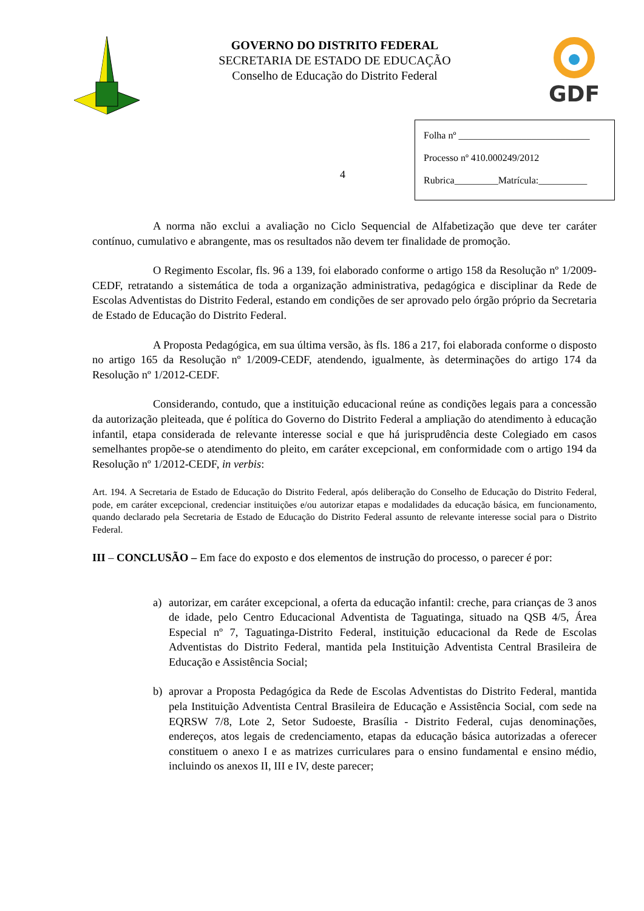GOVERNO DO DISTRITO FEDERAL
SECRETARIA DE ESTADO DE EDUCAÇÃO
Conselho de Educação do Distrito Federal
GDF
4
Folha nº ___________________________
Processo nº 410.000249/2012
Rubrica_________Matrícula:__________
A norma não exclui a avaliação no Ciclo Sequencial de Alfabetização que deve ter caráter contínuo, cumulativo e abrangente, mas os resultados não devem ter finalidade de promoção.
O Regimento Escolar, fls. 96 a 139, foi elaborado conforme o artigo 158 da Resolução nº 1/2009-CEDF, retratando a sistemática de toda a organização administrativa, pedagógica e disciplinar da Rede de Escolas Adventistas do Distrito Federal, estando em condições de ser aprovado pelo órgão próprio da Secretaria de Estado de Educação do Distrito Federal.
A Proposta Pedagógica, em sua última versão, às fls. 186 a 217, foi elaborada conforme o disposto no artigo 165 da Resolução nº 1/2009-CEDF, atendendo, igualmente, às determinações do artigo 174 da Resolução nº 1/2012-CEDF.
Considerando, contudo, que a instituição educacional reúne as condições legais para a concessão da autorização pleiteada, que é política do Governo do Distrito Federal a ampliação do atendimento à educação infantil, etapa considerada de relevante interesse social e que há jurisprudência deste Colegiado em casos semelhantes propõe-se o atendimento do pleito, em caráter excepcional, em conformidade com o artigo 194 da Resolução nº 1/2012-CEDF, in verbis:
Art. 194. A Secretaria de Estado de Educação do Distrito Federal, após deliberação do Conselho de Educação do Distrito Federal, pode, em caráter excepcional, credenciar instituições e/ou autorizar etapas e modalidades da educação básica, em funcionamento, quando declarado pela Secretaria de Estado de Educação do Distrito Federal assunto de relevante interesse social para o Distrito Federal.
III – CONCLUSÃO – Em face do exposto e dos elementos de instrução do processo, o parecer é por:
a) autorizar, em caráter excepcional, a oferta da educação infantil: creche, para crianças de 3 anos de idade, pelo Centro Educacional Adventista de Taguatinga, situado na QSB 4/5, Área Especial nº 7, Taguatinga-Distrito Federal, instituição educacional da Rede de Escolas Adventistas do Distrito Federal, mantida pela Instituição Adventista Central Brasileira de Educação e Assistência Social;
b) aprovar a Proposta Pedagógica da Rede de Escolas Adventistas do Distrito Federal, mantida pela Instituição Adventista Central Brasileira de Educação e Assistência Social, com sede na EQRSW 7/8, Lote 2, Setor Sudoeste, Brasília - Distrito Federal, cujas denominações, endereços, atos legais de credenciamento, etapas da educação básica autorizadas a oferecer constituem o anexo I e as matrizes curriculares para o ensino fundamental e ensino médio, incluindo os anexos II, III e IV, deste parecer;